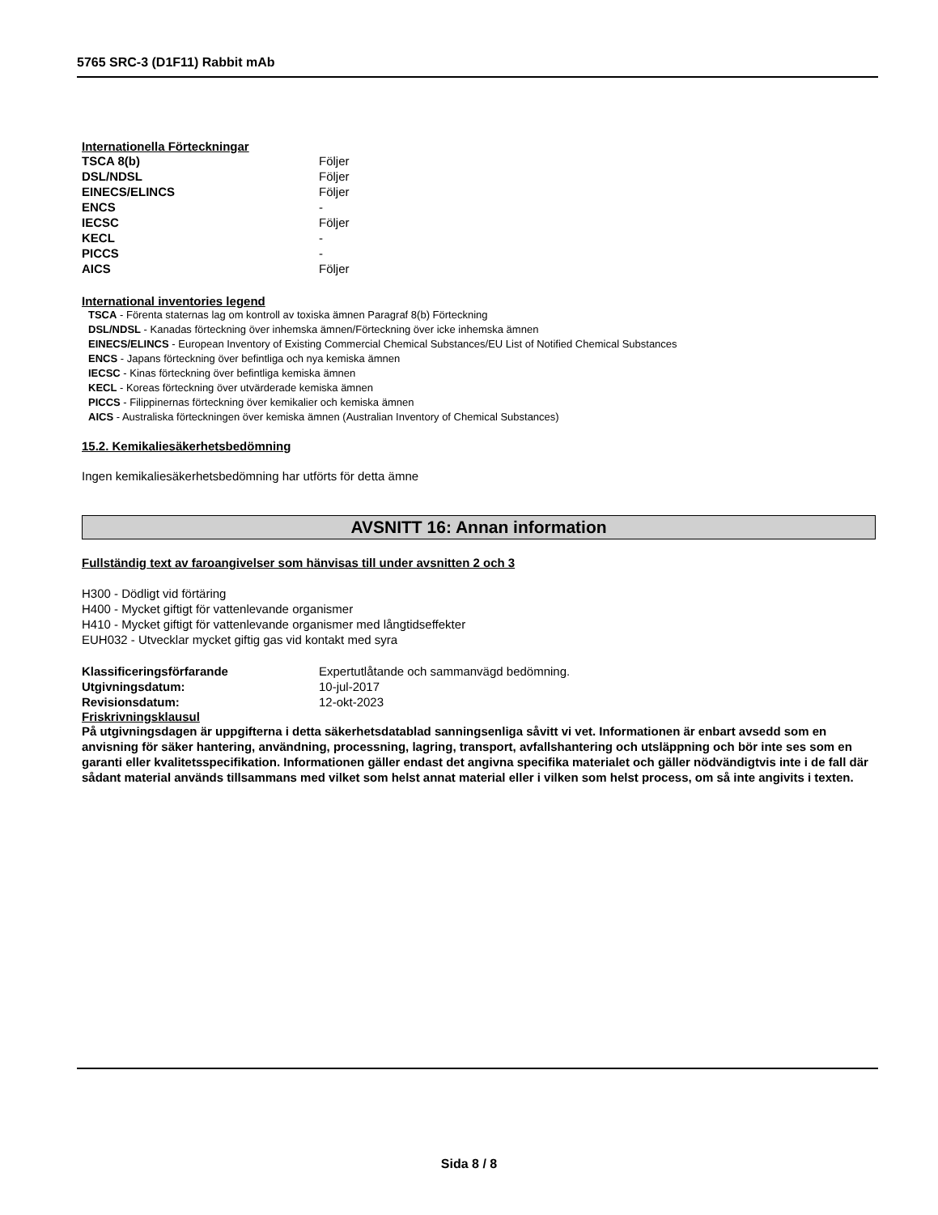5765 SRC-3 (D1F11) Rabbit mAb
Internationella Förteckningar
| TSCA 8(b) | Följer |
| DSL/NDSL | Följer |
| EINECS/ELINCS | Följer |
| ENCS | - |
| IECSC | Följer |
| KECL | - |
| PICCS | - |
| AICS | Följer |
International inventories legend
TSCA - Förenta staternas lag om kontroll av toxiska ämnen Paragraf 8(b) Förteckning
DSL/NDSL - Kanadas förteckning över inhemska ämnen/Förteckning över icke inhemska ämnen
EINECS/ELINCS - European Inventory of Existing Commercial Chemical Substances/EU List of Notified Chemical Substances
ENCS - Japans förteckning över befintliga och nya kemiska ämnen
IECSC - Kinas förteckning över befintliga kemiska ämnen
KECL - Koreas förteckning över utvärderade kemiska ämnen
PICCS - Filippinernas förteckning över kemikalier och kemiska ämnen
AICS - Australiska förteckningen över kemiska ämnen (Australian Inventory of Chemical Substances)
15.2. Kemikaliesäkerhetsbedömning
Ingen kemikaliesäkerhetsbedömning har utförts för detta ämne
AVSNITT 16: Annan information
Fullständig text av faroangivelser som hänvisas till under avsnitten 2 och 3
H300 - Dödligt vid förtäring
H400 - Mycket giftigt för vattenlevande organismer
H410 - Mycket giftigt för vattenlevande organismer med långtidseffekter
EUH032 - Utvecklar mycket giftig gas vid kontakt med syra
| Klassificeringsförfarande | Expertutlåtande och sammanvägd bedömning. |
| Utgivningsdatum: | 10-jul-2017 |
| Revisionsdatum: | 12-okt-2023 |
Friskrivningsklausul
På utgivningsdagen är uppgifterna i detta säkerhetsdatablad sanningsenliga såvitt vi vet. Informationen är enbart avsedd som en anvisning för säker hantering, användning, processning, lagring, transport, avfallshantering och utsläppning och bör inte ses som en garanti eller kvalitetsspecifikation. Informationen gäller endast det angivna specifika materialet och gäller nödvändigtvis inte i de fall där sådant material används tillsammans med vilket som helst annat material eller i vilken som helst process, om så inte angivits i texten.
Sida 8 / 8